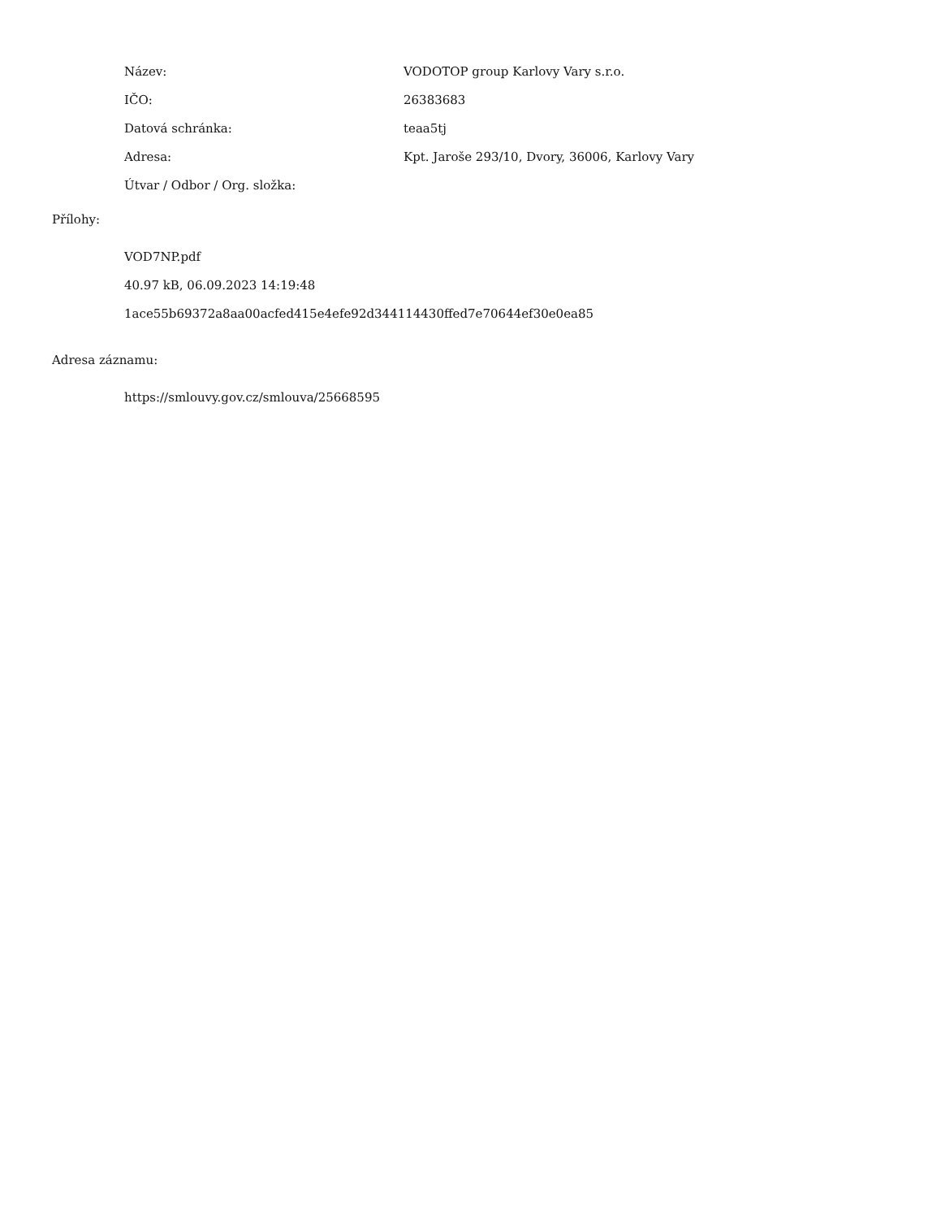| Název: | VODOTOP group Karlovy Vary s.r.o. |
| IČO: | 26383683 |
| Datová schránka: | teaa5tj |
| Adresa: | Kpt. Jaroše 293/10, Dvory, 36006, Karlovy Vary |
| Útvar / Odbor / Org. složka: | |
Přílohy:
VOD7NP.pdf
40.97 kB, 06.09.2023 14:19:48
1ace55b69372a8aa00acfed415e4efe92d344114430ffed7e70644ef30e0ea85
Adresa záznamu:
https://smlouvy.gov.cz/smlouva/25668595